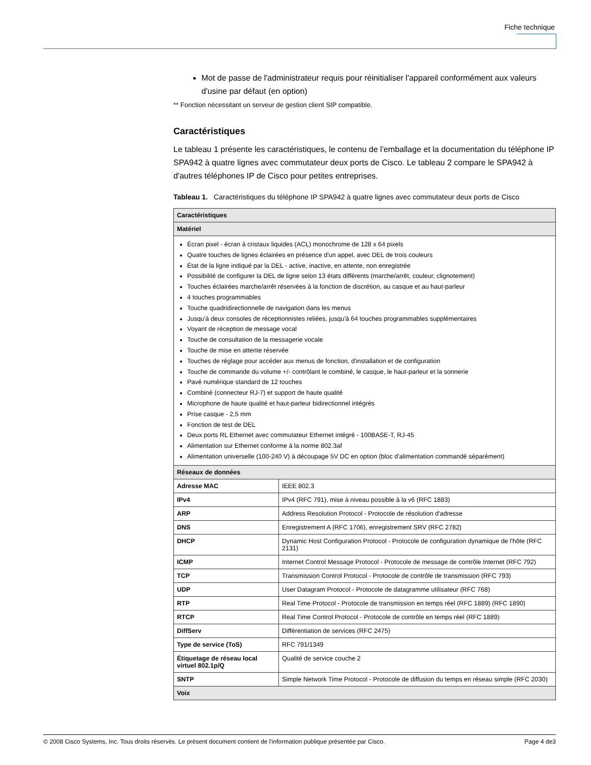Fiche technique
Mot de passe de l'administrateur requis pour réinitialiser l'appareil conformément aux valeurs d'usine par défaut (en option)
** Fonction nécessitant un serveur de gestion client SIP compatible.
Caractéristiques
Le tableau 1 présente les caractéristiques, le contenu de l'emballage et la documentation du téléphone IP SPA942 à quatre lignes avec commutateur deux ports de Cisco. Le tableau 2 compare le SPA942 à d'autres téléphones IP de Cisco pour petites entreprises.
Tableau 1. Caractéristiques du téléphone IP SPA942 à quatre lignes avec commutateur deux ports de Cisco
| Caractéristiques | |
| --- | --- |
| Matériel | |
| Écran pixel - écran à cristaux liquides (ACL) monochrome de 128 x 64 pixels Quatre touches de lignes éclairées en présence d'un appel, avec DEL de trois couleurs État de la ligne indiqué par la DEL - active, inactive, en attente, non enregistrée Possibilité de configurer la DEL de ligne selon 13 états différents (marche/arrêt, couleur, clignotement) Touches éclairées marche/arrêt réservées à la fonction de discrétion, au casque et au haut-parleur 4 touches programmables Touche quadridirectionnelle de navigation dans les menus Jusqu'à deux consoles de réceptionnistes reliées, jusqu'à 64 touches programmables supplémentaires Voyant de réception de message vocal Touche de consultation de la messagerie vocale Touche de mise en attente réservée Touches de réglage pour accéder aux menus de fonction, d'installation et de configuration Touche de commande du volume +/- contrôlant le combiné, le casque, le haut-parleur et la sonnerie Pavé numérique standard de 12 touches Combiné (connecteur RJ-7) et support de haute qualité Microphone de haute qualité et haut-parleur bidirectionnel intégrés Prise casque - 2,5 mm Fonction de test de DEL Deux ports RL Ethernet avec commutateur Ethernet intégré - 100BASE-T, RJ-45 Alimentation sur Ethernet conforme à la norme 802.3af Alimentation universelle (100-240 V) à découpage 5V DC en option (bloc d'alimentation commandé séparément) | |
| Réseaux de données | |
| Adresse MAC | IEEE 802.3 |
| IPv4 | IPv4 (RFC 791), mise à niveau possible à la v6 (RFC 1883) |
| ARP | Address Resolution Protocol - Protocole de résolution d'adresse |
| DNS | Enregistrement A (RFC 1706), enregistrement SRV (RFC 2782) |
| DHCP | Dynamic Host Configuration Protocol - Protocole de configuration dynamique de l'hôte (RFC 2131) |
| ICMP | Internet Control Message Protocol - Protocole de message de contrôle Internet (RFC 792) |
| TCP | Transmission Control Protocol - Protocole de contrôle de transmission (RFC 793) |
| UDP | User Datagram Protocol - Protocole de datagramme utilisateur (RFC 768) |
| RTP | Real Time Protocol - Protocole de transmission en temps réel (RFC 1889) (RFC 1890) |
| RTCP | Real Time Control Protocol - Protocole de contrôle en temps réel (RFC 1889) |
| DiffServ | Différentiation de services (RFC 2475) |
| Type de service (ToS) | RFC 791/1349 |
| Étiquetage de réseau local virtuel 802.1p/Q | Qualité de service couche 2 |
| SNTP | Simple Network Time Protocol - Protocole de diffusion du temps en réseau simple (RFC 2030) |
| Voix | |
© 2008 Cisco Systems, Inc. Tous droits réservés. Le présent document contient de l'information publique présentée par Cisco. Page 4 de3